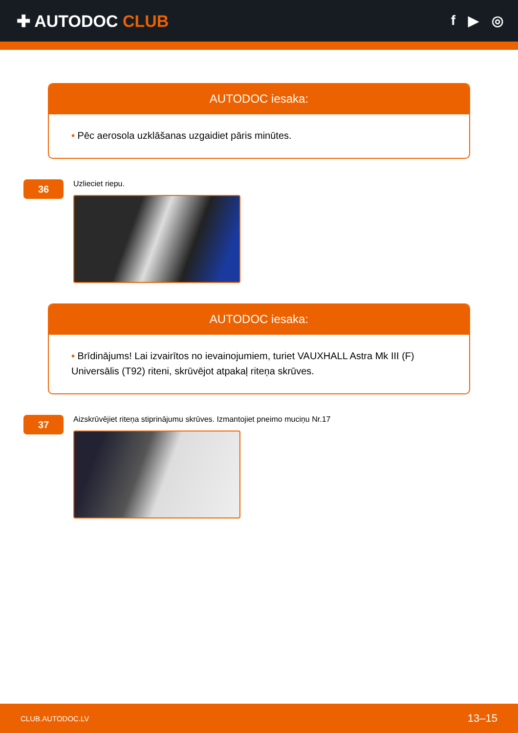✚ AUTODOC CLUB
f ▶ ◎
AUTODOC iesaka:
• Pēc aerosola uzklāšanas uzgaidiet pāris minūtes.
36
Uzlieciet riepu.
AUTODOC iesaka:
• Brīdinājums! Lai izvairītos no ievainojumiem, turiet VAUXHALL Astra Mk III (F) Universālis (T92) riteni, skrūvējot atpakaļ riteņa skrūves.
37
Aizskrūvējiet riteņa stiprinājumu skrūves. Izmantojiet pneimo muciņu Nr.17
CLUB.AUTODOC.LV 13–15